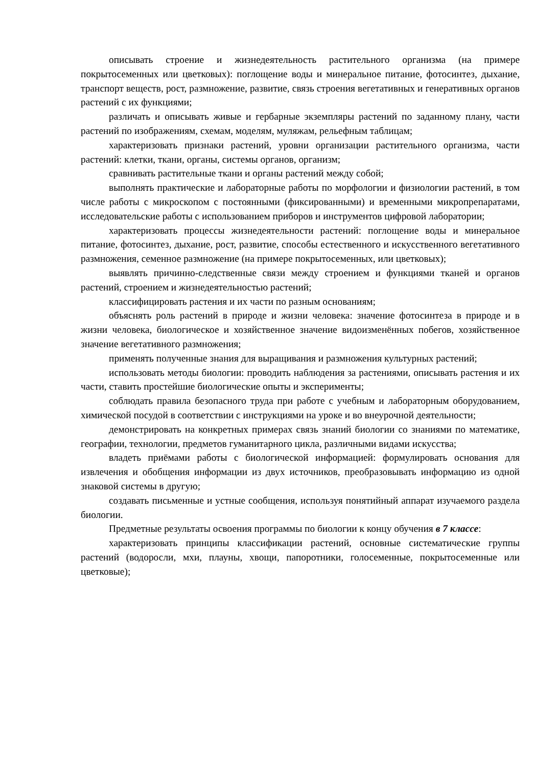описывать строение и жизнедеятельность растительного организма (на примере покрытосеменных или цветковых): поглощение воды и минеральное питание, фотосинтез, дыхание, транспорт веществ, рост, размножение, развитие, связь строения вегетативных и генеративных органов растений с их функциями;
различать и описывать живые и гербарные экземпляры растений по заданному плану, части растений по изображениям, схемам, моделям, муляжам, рельефным таблицам;
характеризовать признаки растений, уровни организации растительного организма, части растений: клетки, ткани, органы, системы органов, организм;
сравнивать растительные ткани и органы растений между собой;
выполнять практические и лабораторные работы по морфологии и физиологии растений, в том числе работы с микроскопом с постоянными (фиксированными) и временными микропрепаратами, исследовательские работы с использованием приборов и инструментов цифровой лаборатории;
характеризовать процессы жизнедеятельности растений: поглощение воды и минеральное питание, фотосинтез, дыхание, рост, развитие, способы естественного и искусственного вегетативного размножения, семенное размножение (на примере покрытосеменных, или цветковых);
выявлять причинно-следственные связи между строением и функциями тканей и органов растений, строением и жизнедеятельностью растений;
классифицировать растения и их части по разным основаниям;
объяснять роль растений в природе и жизни человека: значение фотосинтеза в природе и в жизни человека, биологическое и хозяйственное значение видоизменённых побегов, хозяйственное значение вегетативного размножения;
применять полученные знания для выращивания и размножения культурных растений;
использовать методы биологии: проводить наблюдения за растениями, описывать растения и их части, ставить простейшие биологические опыты и эксперименты;
соблюдать правила безопасного труда при работе с учебным и лабораторным оборудованием, химической посудой в соответствии с инструкциями на уроке и во внеурочной деятельности;
демонстрировать на конкретных примерах связь знаний биологии со знаниями по математике, географии, технологии, предметов гуманитарного цикла, различными видами искусства;
владеть приёмами работы с биологической информацией: формулировать основания для извлечения и обобщения информации из двух источников, преобразовывать информацию из одной знаковой системы в другую;
создавать письменные и устные сообщения, используя понятийный аппарат изучаемого раздела биологии.
Предметные результаты освоения программы по биологии к концу обучения в 7 классе:
характеризовать принципы классификации растений, основные систематические группы растений (водоросли, мхи, плауны, хвощи, папоротники, голосеменные, покрытосеменные или цветковые);